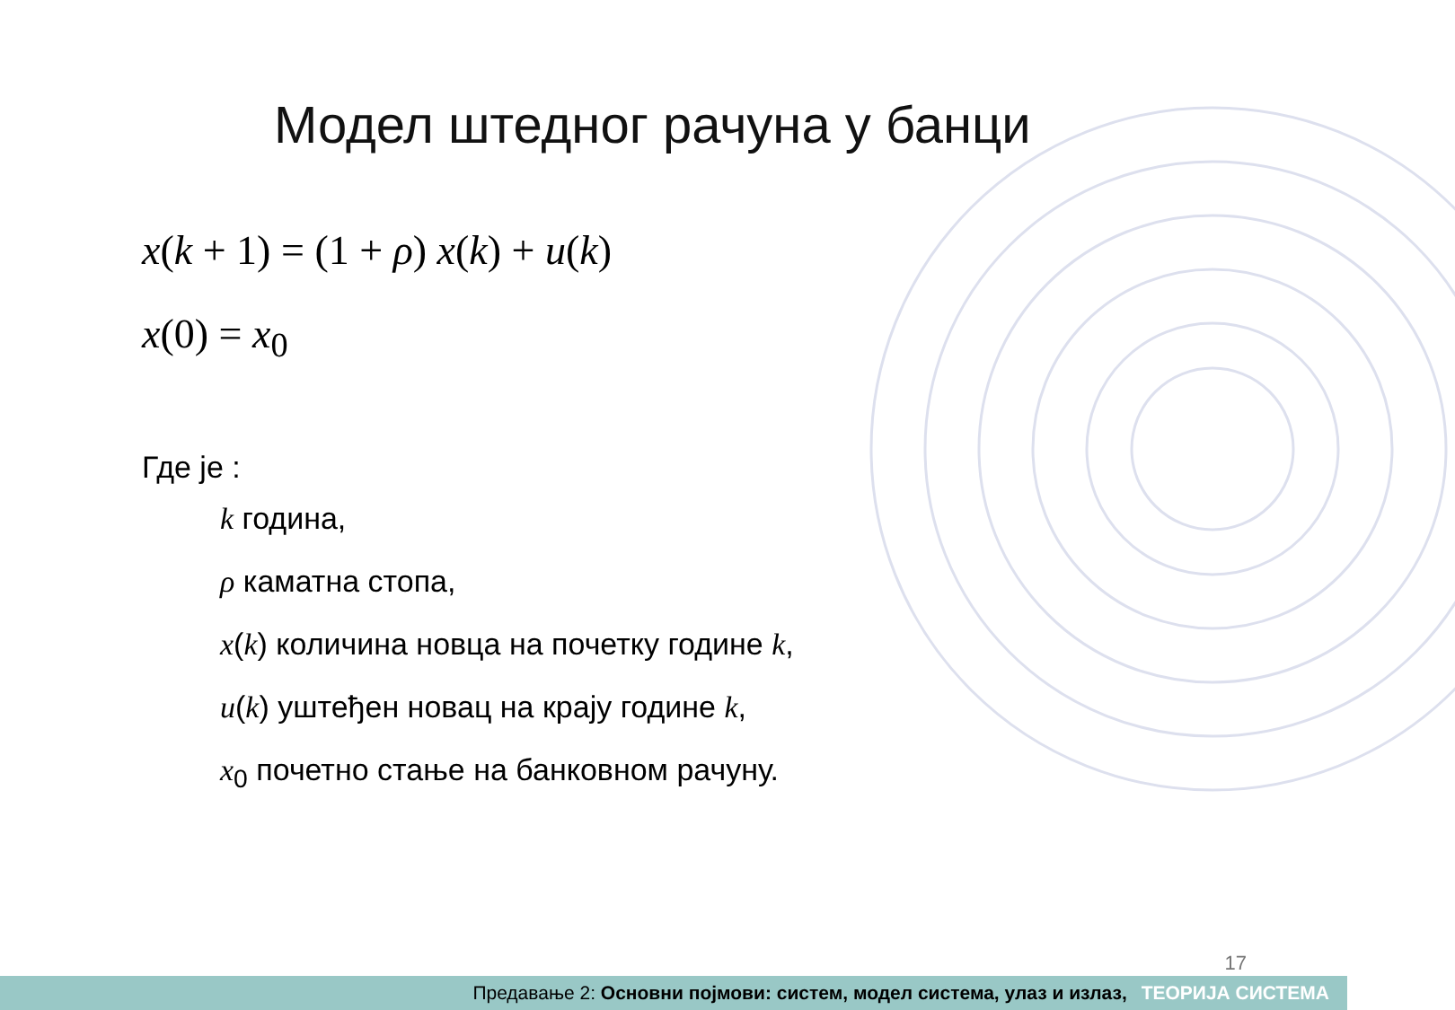Модел штедног рачуна у банци
x(k + 1) = (1 + ρ) x(k) + u(k)
x(0) = x<sub>0</sub>
Где је :
k година,
ρ каматна стопа,
x(k) количина новца на почетку године k,
u(k) уштеђен новац на крају године k,
x<sub>0</sub> почетно стање на банковном рачуну.
17
Предавање 2: Основни појмови: систем, модел система, улаз и излаз, ТЕОРИЈА СИСТЕМА